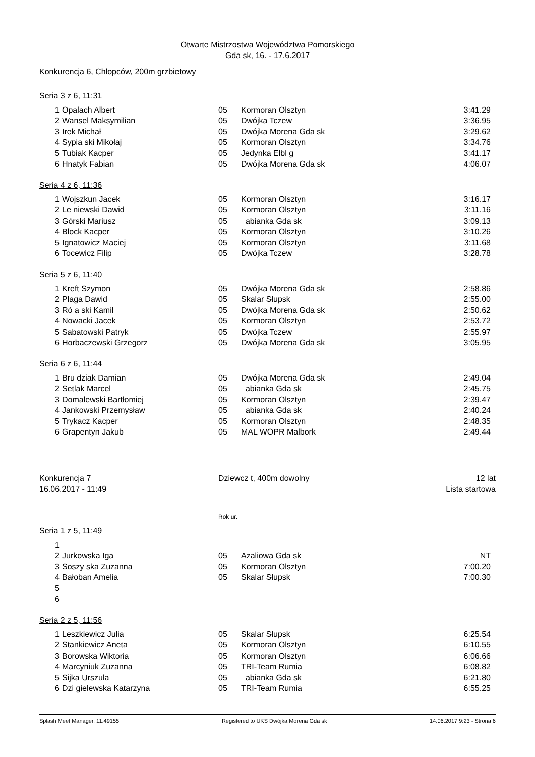Otwarte Mistrzostwa Województwa Pomorskiego
Gda sk, 16. - 17.6.2017
Konkurencja 6, Chłopców, 200m grzbietowy
Seria 3 z 6, 11:31
| 1 | Opalach Albert | 05 | Kormoran Olsztyn | 3:41.29 |
| 2 | Wansel Maksymilian | 05 | Dwójka Tczew | 3:36.95 |
| 3 | Irek Michał | 05 | Dwójka Morena Gda sk | 3:29.62 |
| 4 | Sypia ski Mikołaj | 05 | Kormoran Olsztyn | 3:34.76 |
| 5 | Tubiak Kacper | 05 | Jedynka Elbl g | 3:41.17 |
| 6 | Hnatyk Fabian | 05 | Dwójka Morena Gda sk | 4:06.07 |
Seria 4 z 6, 11:36
| 1 | Wojszkun Jacek | 05 | Kormoran Olsztyn | 3:16.17 |
| 2 | Le niewski Dawid | 05 | Kormoran Olsztyn | 3:11.16 |
| 3 | Górski Mariusz | 05 | abianka Gda sk | 3:09.13 |
| 4 | Block Kacper | 05 | Kormoran Olsztyn | 3:10.26 |
| 5 | Ignatowicz Maciej | 05 | Kormoran Olsztyn | 3:11.68 |
| 6 | Tocewicz Filip | 05 | Dwójka Tczew | 3:28.78 |
Seria 5 z 6, 11:40
| 1 | Kreft Szymon | 05 | Dwójka Morena Gda sk | 2:58.86 |
| 2 | Plaga Dawid | 05 | Skalar Słupsk | 2:55.00 |
| 3 | Ró a ski Kamil | 05 | Dwójka Morena Gda sk | 2:50.62 |
| 4 | Nowacki Jacek | 05 | Kormoran Olsztyn | 2:53.72 |
| 5 | Sabatowski Patryk | 05 | Dwójka Tczew | 2:55.97 |
| 6 | Horbaczewski Grzegorz | 05 | Dwójka Morena Gda sk | 3:05.95 |
Seria 6 z 6, 11:44
| 1 | Bru dziak Damian | 05 | Dwójka Morena Gda sk | 2:49.04 |
| 2 | Setlak Marcel | 05 | abianka Gda sk | 2:45.75 |
| 3 | Domalewski Bartłomiej | 05 | Kormoran Olsztyn | 2:39.47 |
| 4 | Jankowski Przemysław | 05 | abianka Gda sk | 2:40.24 |
| 5 | Trykacz Kacper | 05 | Kormoran Olsztyn | 2:48.35 |
| 6 | Grapentyn Jakub | 05 | MAL WOPR Malbork | 2:49.44 |
| Konkurencja 7 | Dziewcz t, 400m dowolny | 12 lat |
| 16.06.2017 - 11:49 | | Lista startowa |
Rok ur.
Seria 1 z 5, 11:49
| 1 | | | | |
| 2 | Jurkowska Iga | 05 | Azaliowa Gda sk | NT |
| 3 | Soszy ska Zuzanna | 05 | Kormoran Olsztyn | 7:00.20 |
| 4 | Bałoban Amelia | 05 | Skalar Słupsk | 7:00.30 |
| 5 | | | | |
| 6 | | | | |
Seria 2 z 5, 11:56
| 1 | Leszkiewicz Julia | 05 | Skalar Słupsk | 6:25.54 |
| 2 | Stankiewicz Aneta | 05 | Kormoran Olsztyn | 6:10.55 |
| 3 | Borowska Wiktoria | 05 | Kormoran Olsztyn | 6:06.66 |
| 4 | Marcyniuk Zuzanna | 05 | TRI-Team Rumia | 6:08.82 |
| 5 | Sijka Urszula | 05 | abianka Gda sk | 6:21.80 |
| 6 | Dzi gielewska Katarzyna | 05 | TRI-Team Rumia | 6:55.25 |
Splash Meet Manager, 11.49155 Registered to UKS Dwójka Morena Gda sk 14.06.2017 9:23 - Strona 6